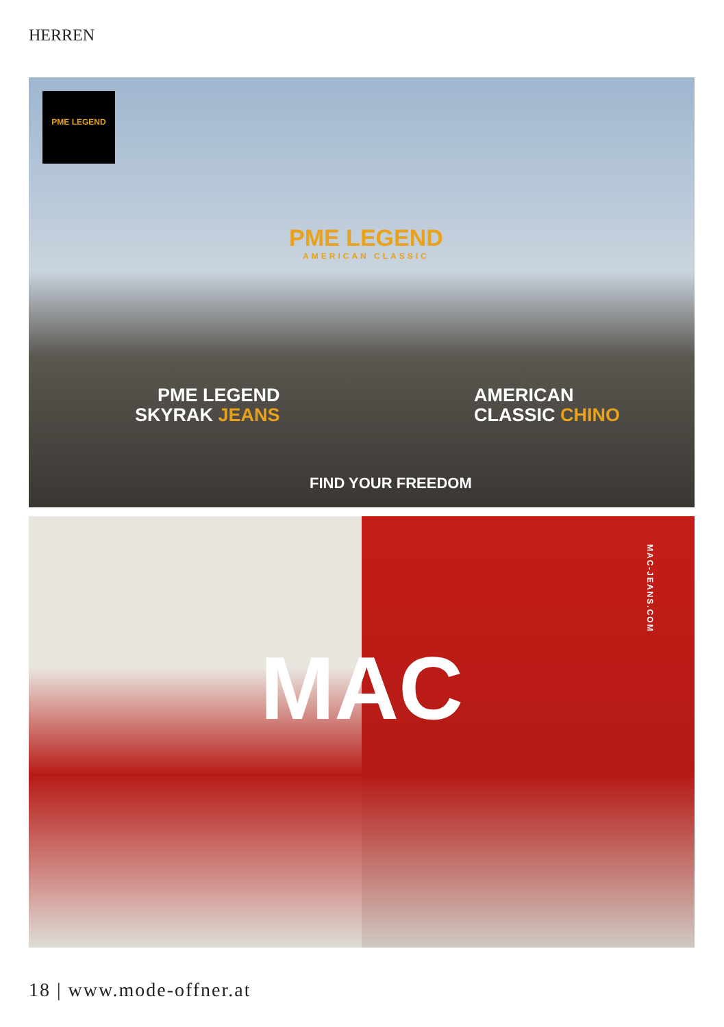HERREN
PME LEGEND
PME LEGEND
AMERICAN CLASSIC
PME LEGEND
SKYRAK JEANS
AMERICAN
CLASSIC CHINO
FIND YOUR FREEDOM
MAC
MAC-JEANS.COM
18 | www.mode-offner.at